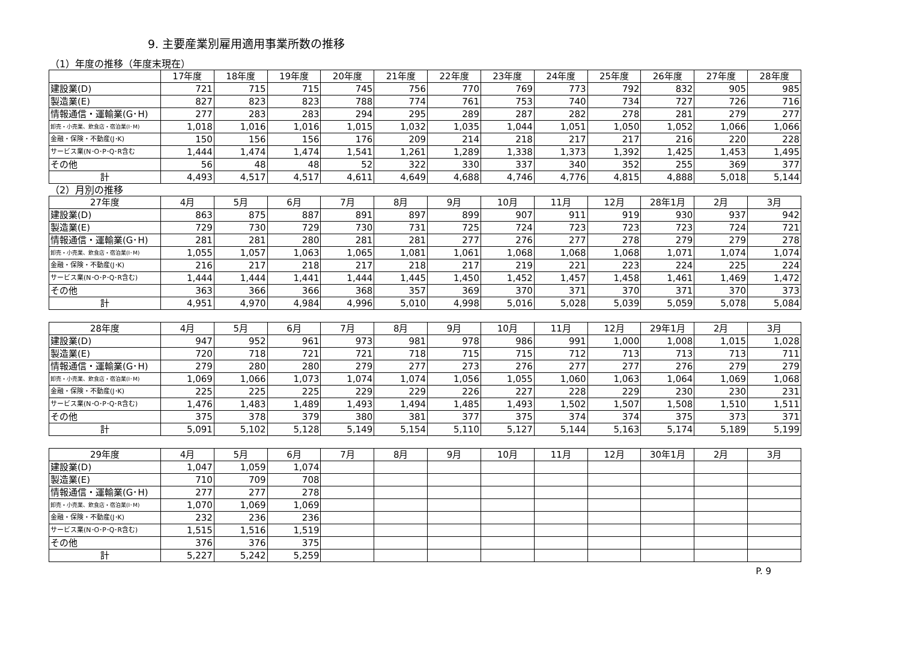9. 主要産業別雇用適用事業所数の推移
（1）年度の推移（年度末現在）
| | 17年度 | 18年度 | 19年度 | 20年度 | 21年度 | 22年度 | 23年度 | 24年度 | 25年度 | 26年度 | 27年度 | 28年度 |
| --- | --- | --- | --- | --- | --- | --- | --- | --- | --- | --- | --- | --- |
| 建設業(D) | 721 | 715 | 715 | 745 | 756 | 770 | 769 | 773 | 792 | 832 | 905 | 985 |
| 製造業(E) | 827 | 823 | 823 | 788 | 774 | 761 | 753 | 740 | 734 | 727 | 726 | 716 |
| 情報通信・運輸業(G･H) | 277 | 283 | 283 | 294 | 295 | 289 | 287 | 282 | 278 | 281 | 279 | 277 |
| 卸売・小売業、飲食店・宿泊業(I･M) | 1,018 | 1,016 | 1,016 | 1,015 | 1,032 | 1,035 | 1,044 | 1,051 | 1,050 | 1,052 | 1,066 | 1,066 |
| 金融・保険・不動産(J･K) | 150 | 156 | 156 | 176 | 209 | 214 | 218 | 217 | 217 | 216 | 220 | 228 |
| サービス業(N･O･P･Q･R含む | 1,444 | 1,474 | 1,474 | 1,541 | 1,261 | 1,289 | 1,338 | 1,373 | 1,392 | 1,425 | 1,453 | 1,495 |
| その他 | 56 | 48 | 48 | 52 | 322 | 330 | 337 | 340 | 352 | 255 | 369 | 377 |
| 計 | 4,493 | 4,517 | 4,517 | 4,611 | 4,649 | 4,688 | 4,746 | 4,776 | 4,815 | 4,888 | 5,018 | 5,144 |
（2）月別の推移
| 27年度 | 4月 | 5月 | 6月 | 7月 | 8月 | 9月 | 10月 | 11月 | 12月 | 28年1月 | 2月 | 3月 |
| --- | --- | --- | --- | --- | --- | --- | --- | --- | --- | --- | --- | --- |
| 建設業(D) | 863 | 875 | 887 | 891 | 897 | 899 | 907 | 911 | 919 | 930 | 937 | 942 |
| 製造業(E) | 729 | 730 | 729 | 730 | 731 | 725 | 724 | 723 | 723 | 723 | 724 | 721 |
| 情報通信・運輸業(G･H) | 281 | 281 | 280 | 281 | 281 | 277 | 276 | 277 | 278 | 279 | 279 | 278 |
| 卸売・小売業、飲食店・宿泊業(I･M) | 1,055 | 1,057 | 1,063 | 1,065 | 1,081 | 1,061 | 1,068 | 1,068 | 1,068 | 1,071 | 1,074 | 1,074 |
| 金融・保険・不動産(J･K) | 216 | 217 | 218 | 217 | 218 | 217 | 219 | 221 | 223 | 224 | 225 | 224 |
| サービス業(N･O･P･Q･R含む) | 1,444 | 1,444 | 1,441 | 1,444 | 1,445 | 1,450 | 1,452 | 1,457 | 1,458 | 1,461 | 1,469 | 1,472 |
| その他 | 363 | 366 | 366 | 368 | 357 | 369 | 370 | 371 | 370 | 371 | 370 | 373 |
| 計 | 4,951 | 4,970 | 4,984 | 4,996 | 5,010 | 4,998 | 5,016 | 5,028 | 5,039 | 5,059 | 5,078 | 5,084 |
| 28年度 | 4月 | 5月 | 6月 | 7月 | 8月 | 9月 | 10月 | 11月 | 12月 | 29年1月 | 2月 | 3月 |
| --- | --- | --- | --- | --- | --- | --- | --- | --- | --- | --- | --- | --- |
| 建設業(D) | 947 | 952 | 961 | 973 | 981 | 978 | 986 | 991 | 1,000 | 1,008 | 1,015 | 1,028 |
| 製造業(E) | 720 | 718 | 721 | 721 | 718 | 715 | 715 | 712 | 713 | 713 | 713 | 711 |
| 情報通信・運輸業(G･H) | 279 | 280 | 280 | 279 | 277 | 273 | 276 | 277 | 277 | 276 | 279 | 279 |
| 卸売・小売業、飲食店・宿泊業(I･M) | 1,069 | 1,066 | 1,073 | 1,074 | 1,074 | 1,056 | 1,055 | 1,060 | 1,063 | 1,064 | 1,069 | 1,068 |
| 金融・保険・不動産(J･K) | 225 | 225 | 225 | 229 | 229 | 226 | 227 | 228 | 229 | 230 | 230 | 231 |
| サービス業(N･O･P･Q･R含む) | 1,476 | 1,483 | 1,489 | 1,493 | 1,494 | 1,485 | 1,493 | 1,502 | 1,507 | 1,508 | 1,510 | 1,511 |
| その他 | 375 | 378 | 379 | 380 | 381 | 377 | 375 | 374 | 374 | 375 | 373 | 371 |
| 計 | 5,091 | 5,102 | 5,128 | 5,149 | 5,154 | 5,110 | 5,127 | 5,144 | 5,163 | 5,174 | 5,189 | 5,199 |
| 29年度 | 4月 | 5月 | 6月 | 7月 | 8月 | 9月 | 10月 | 11月 | 12月 | 30年1月 | 2月 | 3月 |
| --- | --- | --- | --- | --- | --- | --- | --- | --- | --- | --- | --- | --- |
| 建設業(D) | 1,047 | 1,059 | 1,074 | | | | | | | | | |
| 製造業(E) | 710 | 709 | 708 | | | | | | | | | |
| 情報通信・運輸業(G･H) | 277 | 277 | 278 | | | | | | | | | |
| 卸売・小売業、飲食店・宿泊業(I･M) | 1,070 | 1,069 | 1,069 | | | | | | | | | |
| 金融・保険・不動産(J･K) | 232 | 236 | 236 | | | | | | | | | |
| サービス業(N･O･P･Q･R含む) | 1,515 | 1,516 | 1,519 | | | | | | | | | |
| その他 | 376 | 376 | 375 | | | | | | | | | |
| 計 | 5,227 | 5,242 | 5,259 | | | | | | | | | |
P. 9